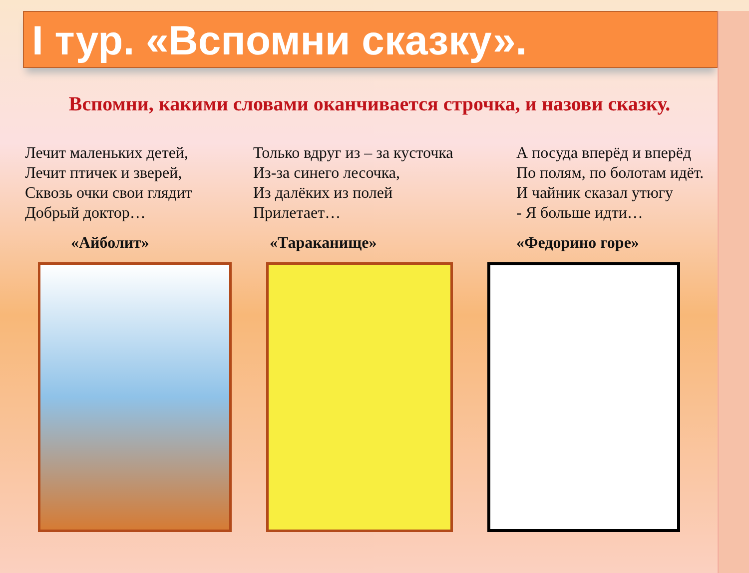I тур. «Вспомни сказку».
Вспомни, какими словами оканчивается строчка, и назови сказку.
Лечит маленьких детей,
Лечит птичек и зверей,
Сквозь очки свои глядит
Добрый доктор…
«Айболит»
Только вдруг из – за кусточка
Из-за синего лесочка,
Из далёких из полей
Прилетает…
«Тараканище»
А посуда вперёд и вперёд
По полям, по болотам идёт.
И чайник сказал утюгу
- Я больше идти…
«Федорино горе»